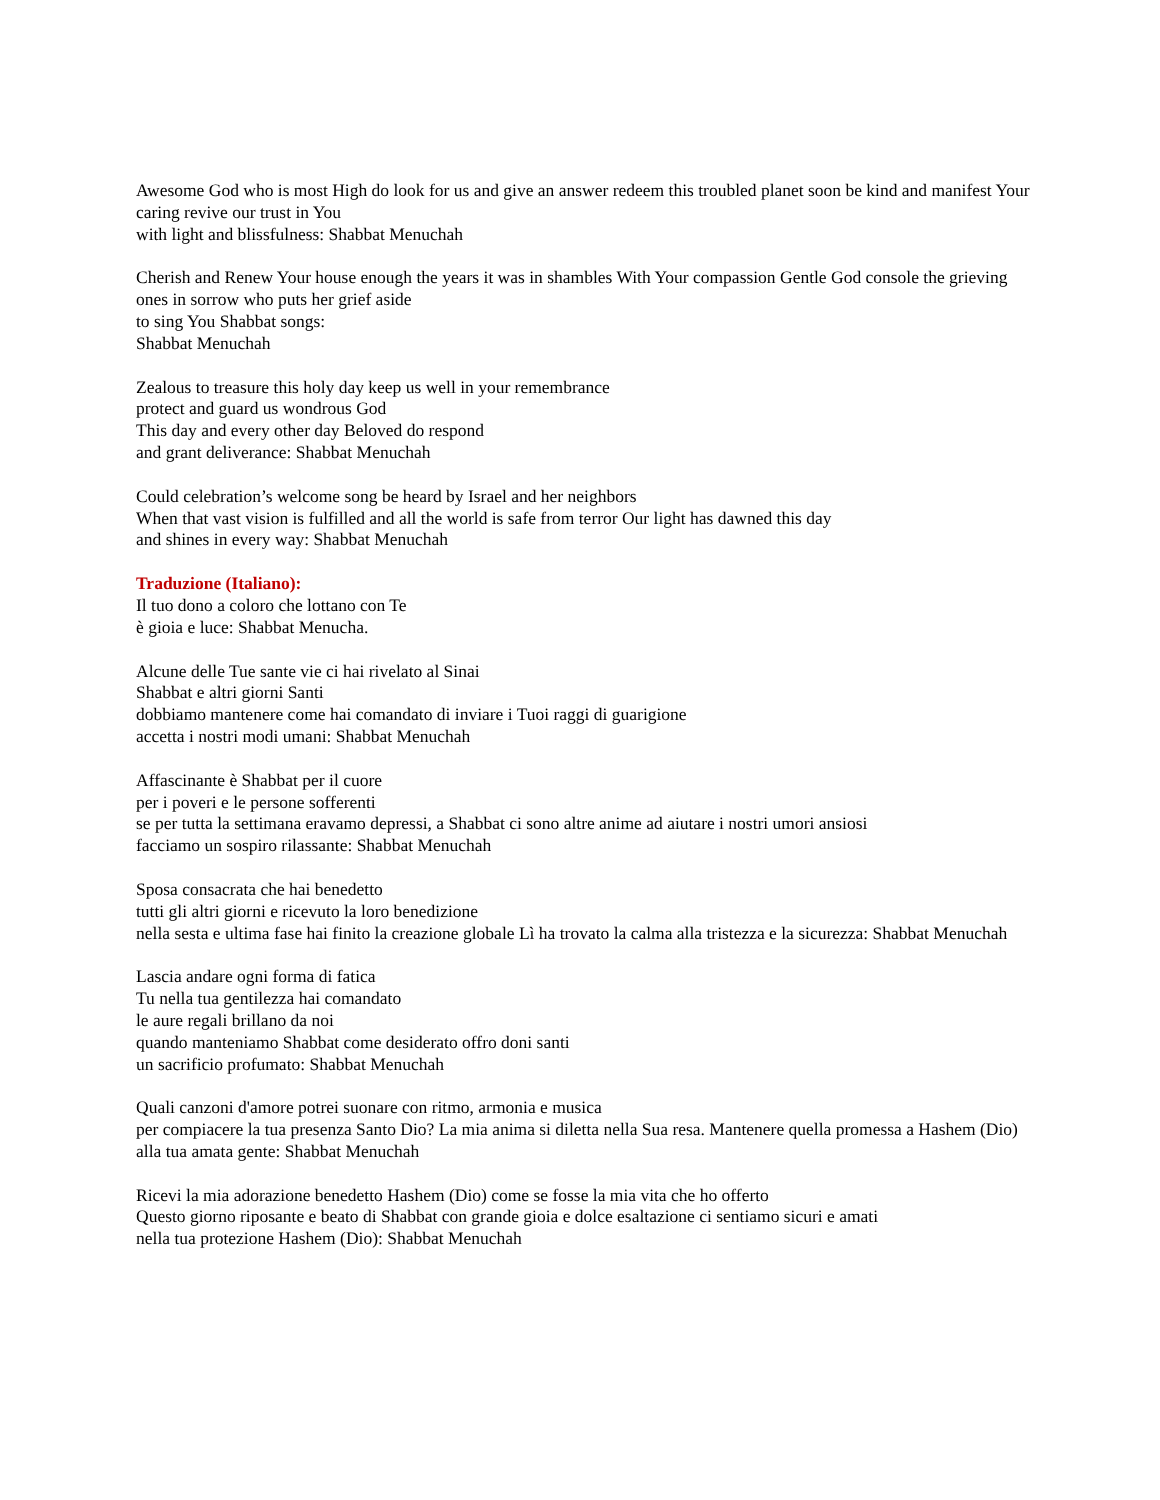Awesome God who is most High do look for us and give an answer redeem this troubled planet soon be kind and manifest Your caring revive our trust in You
with light and blissfulness: Shabbat Menuchah
Cherish and Renew Your house enough the years it was in shambles With Your compassion Gentle God console the grieving ones in sorrow who puts her grief aside
to sing You Shabbat songs:
Shabbat Menuchah
Zealous to treasure this holy day keep us well in your remembrance
protect and guard us wondrous God
This day and every other day Beloved do respond
and grant deliverance: Shabbat Menuchah
Could celebration’s welcome song be heard by Israel and her neighbors
When that vast vision is fulfilled and all the world is safe from terror Our light has dawned this day
and shines in every way: Shabbat Menuchah
Traduzione (Italiano):
Il tuo dono a coloro che lottano con Te
è gioia e luce: Shabbat Menucha.
Alcune delle Tue sante vie ci hai rivelato al Sinai
Shabbat e altri giorni Santi
dobbiamo mantenere come hai comandato di inviare i Tuoi raggi di guarigione
accetta i nostri modi umani: Shabbat Menuchah
Affascinante è Shabbat per il cuore
per i poveri e le persone sofferenti
se per tutta la settimana eravamo depressi, a Shabbat ci sono altre anime ad aiutare i nostri umori ansiosi
facciamo un sospiro rilassante: Shabbat Menuchah
Sposa consacrata che hai benedetto
tutti gli altri giorni e ricevuto la loro benedizione
nella sesta e ultima fase hai finito la creazione globale Lì ha trovato la calma alla tristezza e la sicurezza: Shabbat Menuchah
Lascia andare ogni forma di fatica
Tu nella tua gentilezza hai comandato
le aure regali brillano da noi
quando manteniamo Shabbat come desiderato offro doni santi
un sacrificio profumato: Shabbat Menuchah
Quali canzoni d'amore potrei suonare con ritmo, armonia e musica
per compiacere la tua presenza Santo Dio? La mia anima si diletta nella Sua resa. Mantenere quella promessa a Hashem (Dio) alla tua amata gente: Shabbat Menuchah
Ricevi la mia adorazione benedetto Hashem (Dio) come se fosse la mia vita che ho offerto
Questo giorno riposante e beato di Shabbat con grande gioia e dolce esaltazione ci sentiamo sicuri e amati
nella tua protezione Hashem (Dio): Shabbat Menuchah